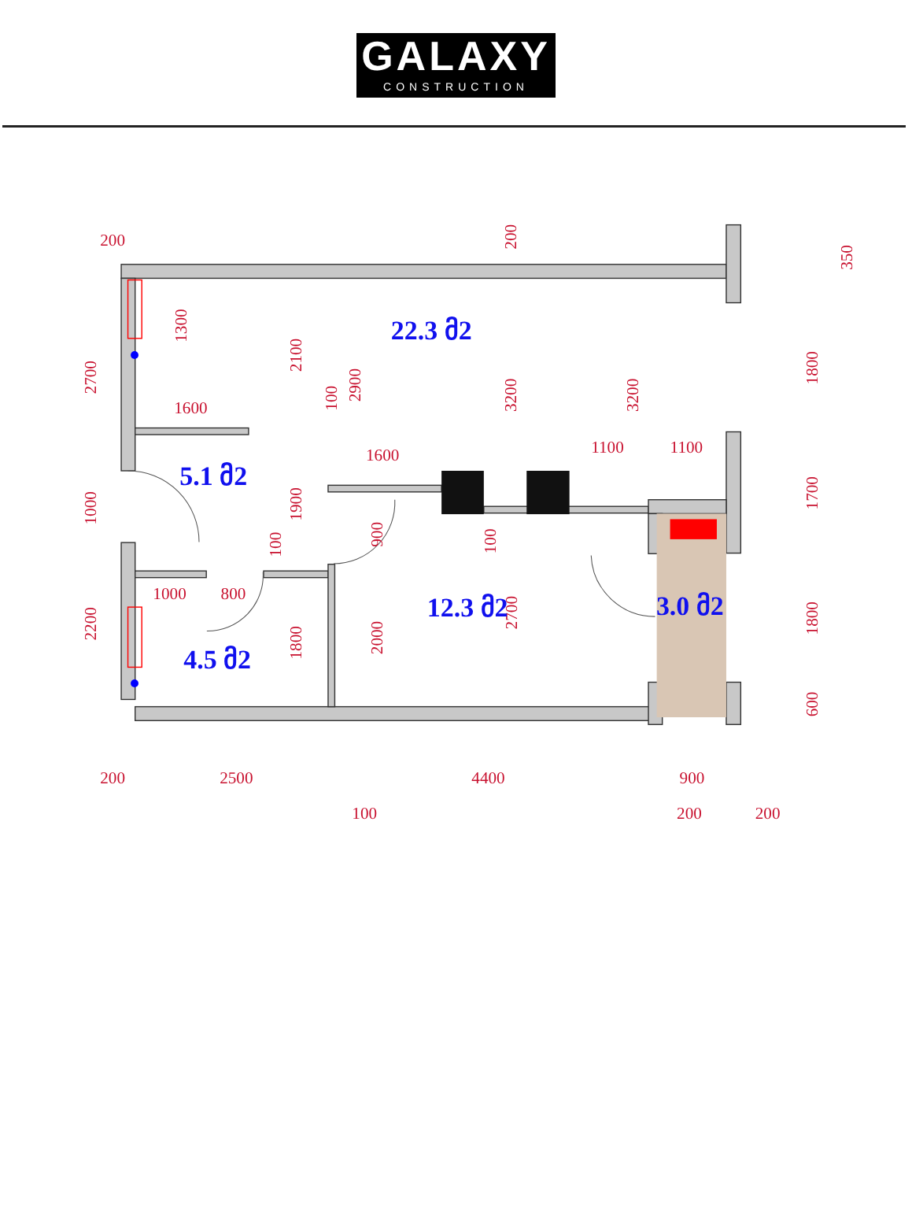GALAXY
CONSTRUCTION
200
200
2500
4400
900
100
200
200
1600
1600
1100
1100
1000
800
2700
1000
2200
1300
2100
100
2900
200
3200
3200
350
1800
1700
1800
600
1900
100
900
100
1800
2000
2700
22.3 მ2
5.1 მ2
12.3 მ2
3.0 მ2
4.5 მ2